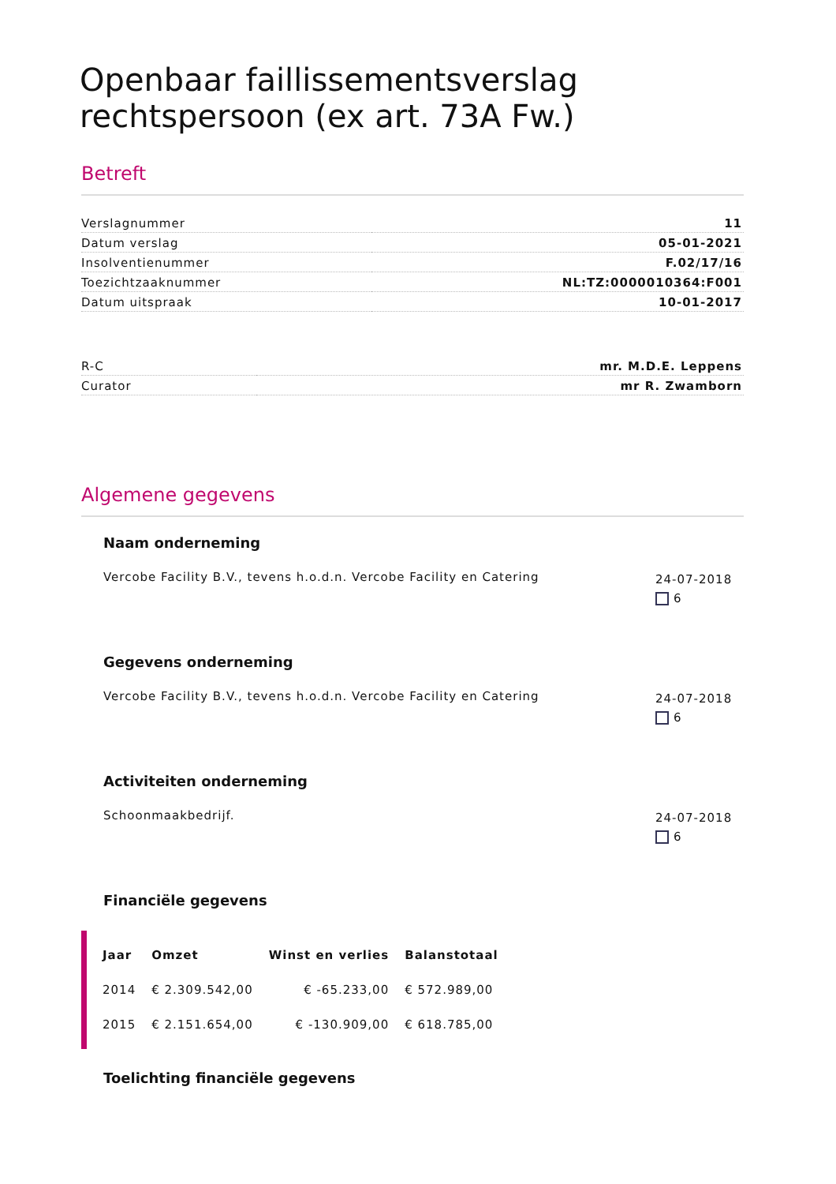Openbaar faillissementsverslag rechtspersoon (ex art. 73A Fw.)
Betreft
| Verslagnummer | 11 |
| Datum verslag | 05-01-2021 |
| Insolventienummer | F.02/17/16 |
| Toezichtzaaknummer | NL:TZ:0000010364:F001 |
| Datum uitspraak | 10-01-2017 |
| R-C | mr. M.D.E. Leppens |
| Curator | mr R. Zwamborn |
Algemene gegevens
Naam onderneming
Vercobe Facility B.V., tevens h.o.d.n. Vercobe Facility en Catering
24-07-2018
6
Gegevens onderneming
Vercobe Facility B.V., tevens h.o.d.n. Vercobe Facility en Catering
24-07-2018
6
Activiteiten onderneming
Schoonmaakbedrijf.
24-07-2018
6
Financiële gegevens
| Jaar | Omzet | Winst en verlies | Balanstotaal |
| --- | --- | --- | --- |
| 2014 | € 2.309.542,00 | € -65.233,00 | € 572.989,00 |
| 2015 | € 2.151.654,00 | € -130.909,00 | € 618.785,00 |
Toelichting financiële gegevens